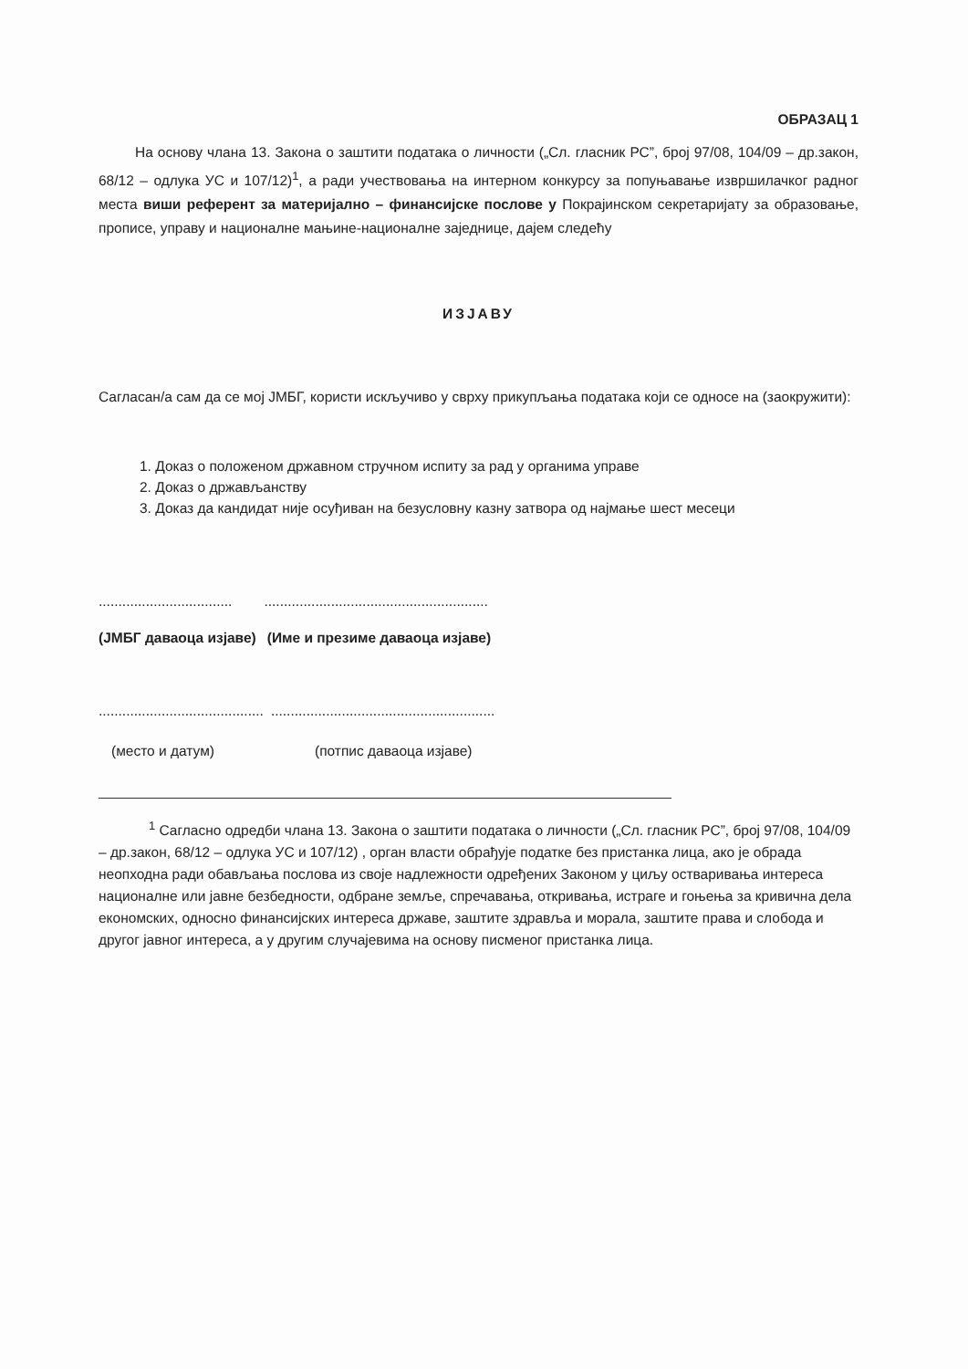ОБРАЗАЦ 1
На основу члана 13. Закона о заштити података о личности („Сл. гласник РС”, број 97/08, 104/09 – др.закон, 68/12 – одлука УС и 107/12)<sup>1</sup>, а ради учествовања на интерном конкурсу за попуњавање извршилачког радног места виши референт за материјално – финансијске послове у Покрајинском секретаријату за образовање, прописе, управу и националне мањине-националне заједнице, дајем следећу
ИЗЈАВУ
Сагласан/а сам да се мој ЈМБГ, користи искључиво у сврху прикупљања података који се односе на (заокружити):
1. Доказ о положеном државном стручном испиту за рад у органима управе
2. Доказ о држављанству
3. Доказ да кандидат није осуђиван на безусловну казну затвора од најмање шест месеци
...........................................................................................
(ЈМБГ даваоца изјаве) (Име и презиме даваоца изјаве)
...................................................................................................
(место и датум) (потпис даваоца изјаве)
<sup>1</sup> Сагласно одредби члана 13. Закона о заштити података о личности („Сл. гласник РС”, број 97/08, 104/09 – др.закон, 68/12 – одлука УС и 107/12) , орган власти обрађује податке без пристанка лица, ако је обрада неопходна ради обављања послова из своје надлежности одређених Законом у циљу остваривања интереса националне или јавне безбедности, одбране земље, спречавања, откривања, истраге и гоњења за кривична дела економских, односно финансијских интереса државе, заштите здравља и морала, заштите права и слобода и другог јавног интереса, а у другим случајевима на основу писменог пристанка лица.